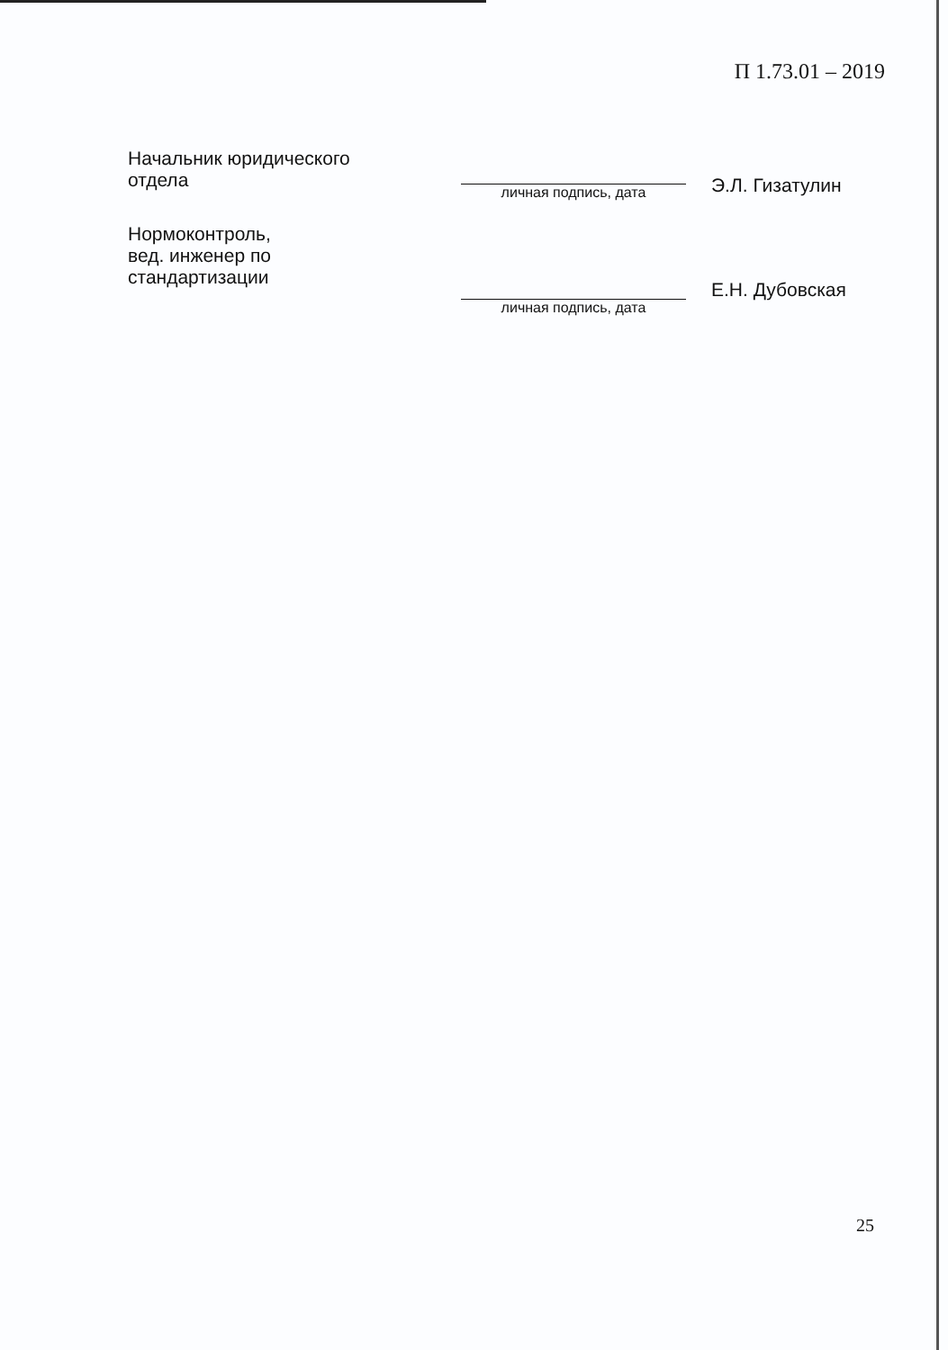П 1.73.01 – 2019
Начальник юридического
отдела
личная подпись, дата
Э.Л. Гизатулин
Нормоконтроль,
вед. инженер по
стандартизации
личная подпись, дата
Е.Н. Дубовская
25